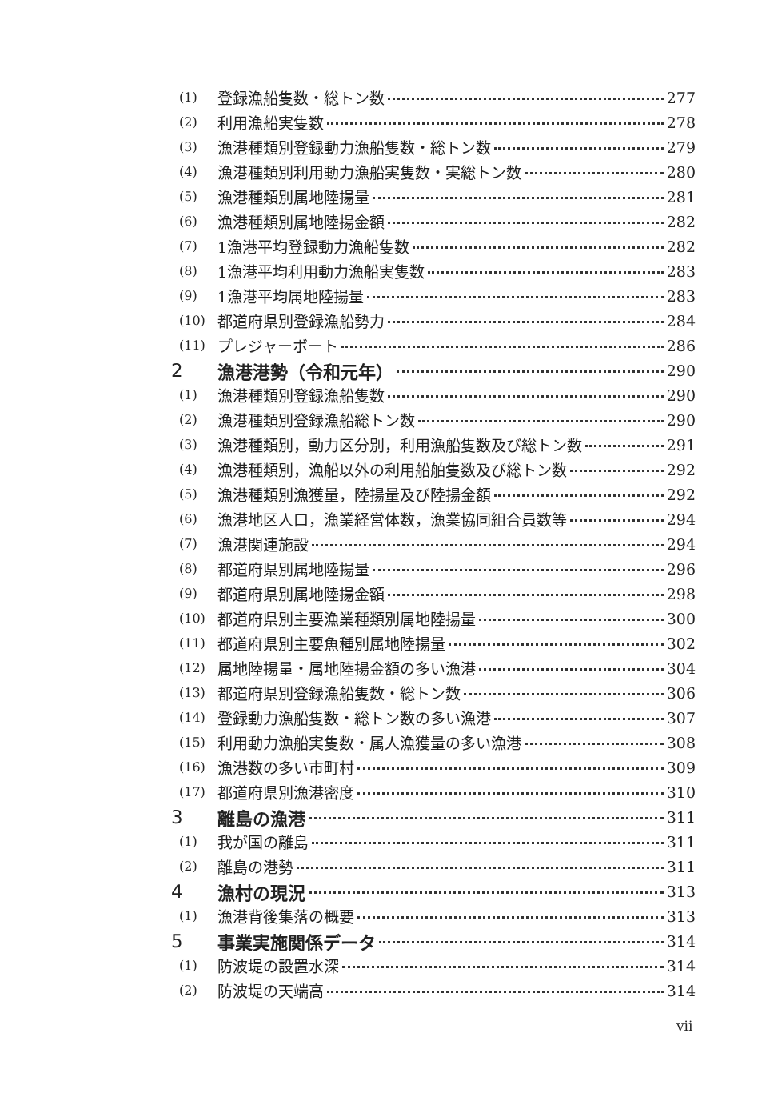(1) 登録漁船隻数・総トン数 277
(2) 利用漁船実隻数 278
(3) 漁港種類別登録動力漁船隻数・総トン数 279
(4) 漁港種類別利用動力漁船実隻数・実総トン数 280
(5) 漁港種類別属地陸揚量 281
(6) 漁港種類別属地陸揚金額 282
(7) 1漁港平均登録動力漁船隻数 282
(8) 1漁港平均利用動力漁船実隻数 283
(9) 1漁港平均属地陸揚量 283
(10) 都道府県別登録漁船勢力 284
(11) プレジャーボート 286
2 漁港港勢（令和元年） 290
(1) 漁港種類別登録漁船隻数 290
(2) 漁港種類別登録漁船総トン数 290
(3) 漁港種類別，動力区分別，利用漁船隻数及び総トン数 291
(4) 漁港種類別，漁船以外の利用船舶隻数及び総トン数 292
(5) 漁港種類別漁獲量，陸揚量及び陸揚金額 292
(6) 漁港地区人口，漁業経営体数，漁業協同組合員数等 294
(7) 漁港関連施設 294
(8) 都道府県別属地陸揚量 296
(9) 都道府県別属地陸揚金額 298
(10) 都道府県別主要漁業種類別属地陸揚量 300
(11) 都道府県別主要魚種別属地陸揚量 302
(12) 属地陸揚量・属地陸揚金額の多い漁港 304
(13) 都道府県別登録漁船隻数・総トン数 306
(14) 登録動力漁船隻数・総トン数の多い漁港 307
(15) 利用動力漁船実隻数・属人漁獲量の多い漁港 308
(16) 漁港数の多い市町村 309
(17) 都道府県別漁港密度 310
3 離島の漁港 311
(1) 我が国の離島 311
(2) 離島の港勢 311
4 漁村の現況 313
(1) 漁港背後集落の概要 313
5 事業実施関係データ 314
(1) 防波堤の設置水深 314
(2) 防波堤の天端高 314
vii